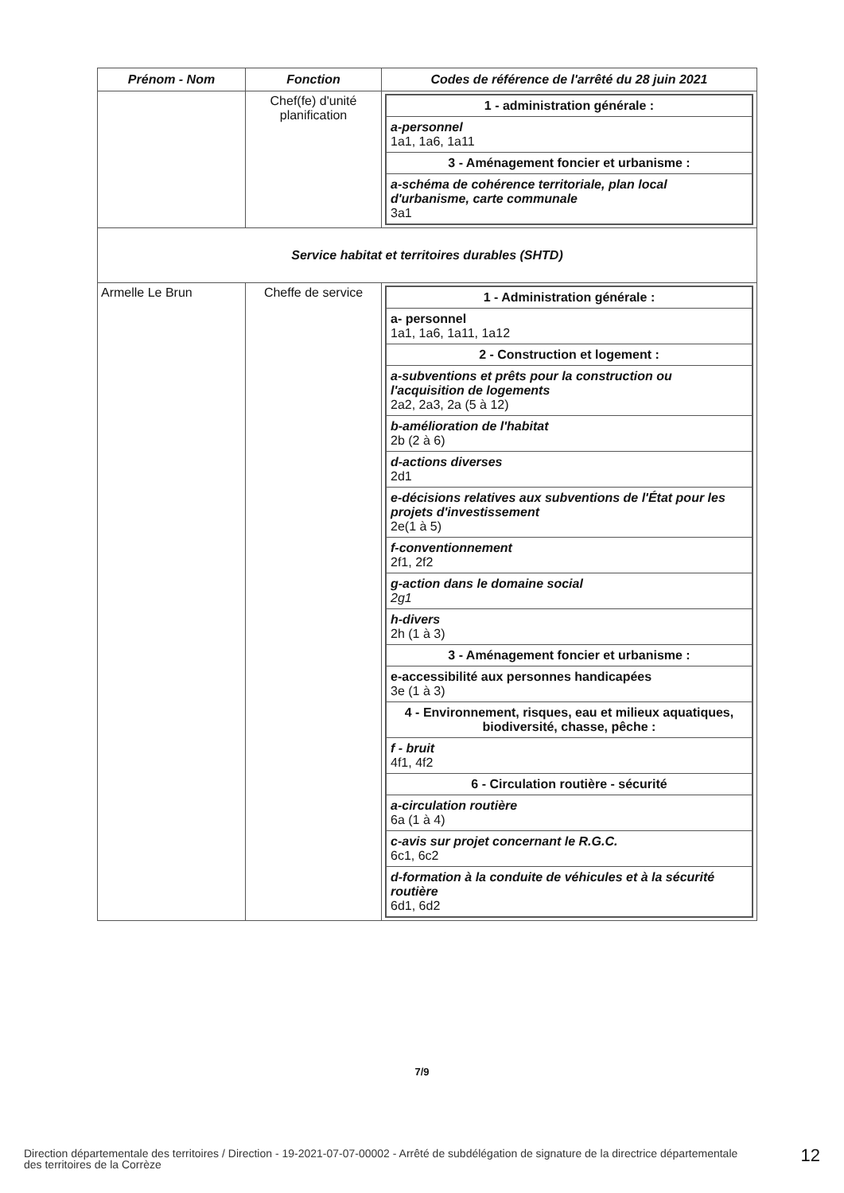| Prénom - Nom | Fonction | Codes de référence de l'arrêté du 28 juin 2021 |
| --- | --- | --- |
| | Chef(fe) d'unité planification | / 1 - administration générale : / / a-personnel 1a1, 1a6, 1a11 / / 3 - Aménagement foncier et urbanisme : / / a-schéma de cohérence territoriale, plan local d'urbanisme, carte communale 3a1 / |
| Service habitat et territoires durables (SHTD) | | |
| Armelle Le Brun | Cheffe de service | / 1 - Administration générale : / / a- personnel 1a1, 1a6, 1a11, 1a12 / / 2 - Construction et logement : / / a-subventions et prêts pour la construction ou l'acquisition de logements 2a2, 2a3, 2a (5 à 12) / / b-amélioration de l'habitat 2b (2 à 6) / / d-actions diverses 2d1 / / e-décisions relatives aux subventions de l'État pour les projets d'investissement 2e(1 à 5) / / f-conventionnement 2f1, 2f2 / / g-action dans le domaine social 2g1 / / h-divers 2h (1 à 3) / / 3 - Aménagement foncier et urbanisme : / / e-accessibilité aux personnes handicapées 3e (1 à 3) / / 4 - Environnement, risques, eau et milieux aquatiques, biodiversité, chasse, pêche : / / f - bruit 4f1, 4f2 / / 6 - Circulation routière - sécurité / / a-circulation routière 6a (1 à 4) / / c-avis sur projet concernant le R.G.C. 6c1, 6c2 / / d-formation à la conduite de véhicules et à la sécurité routière 6d1, 6d2 / |
7/9
Direction départementale des territoires / Direction - 19-2021-07-07-00002 - Arrêté de subdélégation de signature de la directrice départementale des territoires de la Corrèze
12